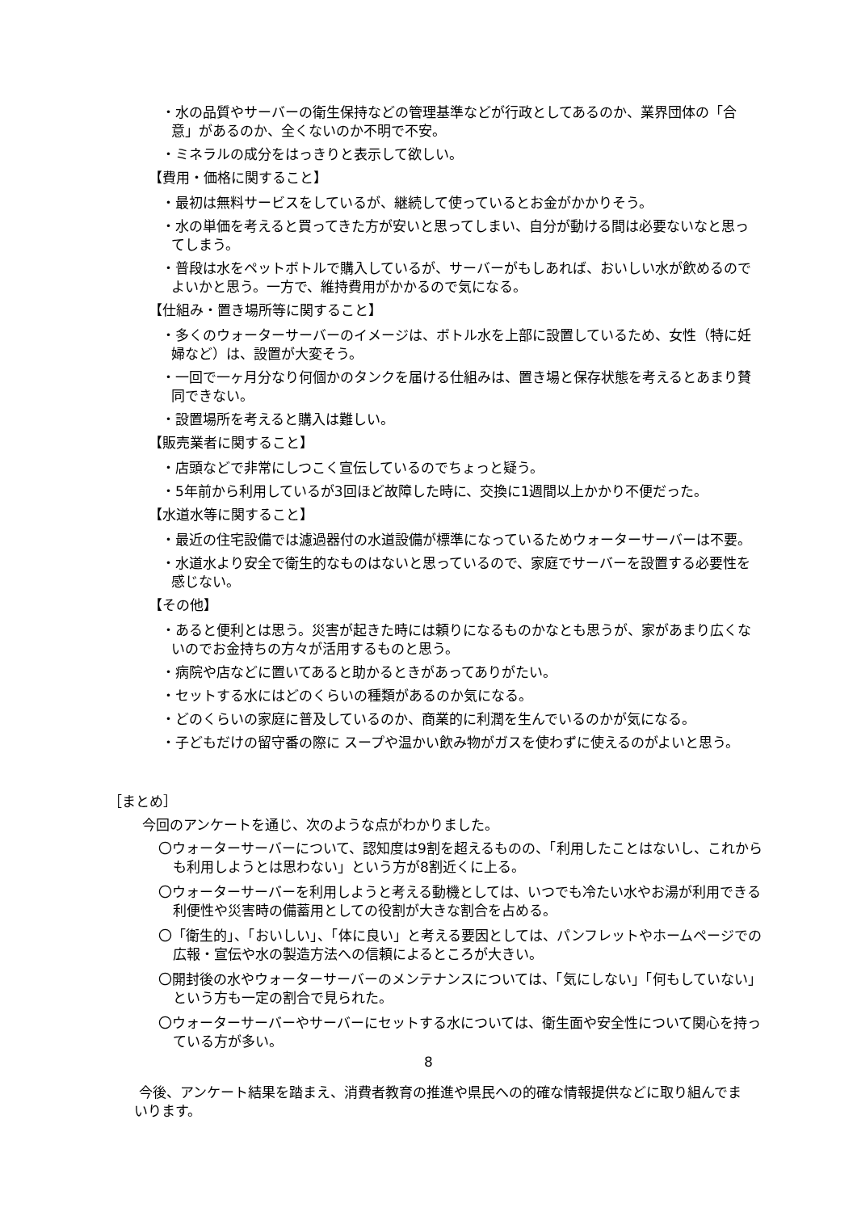・水の品質やサーバーの衛生保持などの管理基準などが行政としてあるのか、業界団体の「合意」があるのか、全くないのか不明で不安。
・ミネラルの成分をはっきりと表示して欲しい。
【費用・価格に関すること】
・最初は無料サービスをしているが、継続して使っているとお金がかかりそう。
・水の単価を考えると買ってきた方が安いと思ってしまい、自分が動ける間は必要ないなと思ってしまう。
・普段は水をペットボトルで購入しているが、サーバーがもしあれば、おいしい水が飲めるのでよいかと思う。一方で、維持費用がかかるので気になる。
【仕組み・置き場所等に関すること】
・多くのウォーターサーバーのイメージは、ボトル水を上部に設置しているため、女性（特に妊婦など）は、設置が大変そう。
・一回で一ヶ月分なり何個かのタンクを届ける仕組みは、置き場と保存状態を考えるとあまり賛同できない。
・設置場所を考えると購入は難しい。
【販売業者に関すること】
・店頭などで非常にしつこく宣伝しているのでちょっと疑う。
・5年前から利用しているが3回ほど故障した時に、交換に1週間以上かかり不便だった。
【水道水等に関すること】
・最近の住宅設備では濾過器付の水道設備が標準になっているためウォーターサーバーは不要。
・水道水より安全で衛生的なものはないと思っているので、家庭でサーバーを設置する必要性を感じない。
【その他】
・あると便利とは思う。災害が起きた時には頼りになるものかなとも思うが、家があまり広くないのでお金持ちの方々が活用するものと思う。
・病院や店などに置いてあると助かるときがあってありがたい。
・セットする水にはどのくらいの種類があるのか気になる。
・どのくらいの家庭に普及しているのか、商業的に利潤を生んでいるのかが気になる。
・子どもだけの留守番の際に スープや温かい飲み物がガスを使わずに使えるのがよいと思う。
［まとめ］
今回のアンケートを通じ、次のような点がわかりました。
〇ウォーターサーバーについて、認知度は9割を超えるものの、「利用したことはないし、これからも利用しようとは思わない」という方が8割近くに上る。
〇ウォーターサーバーを利用しようと考える動機としては、いつでも冷たい水やお湯が利用できる利便性や災害時の備蓄用としての役割が大きな割合を占める。
〇「衛生的」、「おいしい」、「体に良い」と考える要因としては、パンフレットやホームページでの広報・宣伝や水の製造方法への信頼によるところが大きい。
〇開封後の水やウォーターサーバーのメンテナンスについては、「気にしない」「何もしていない」という方も一定の割合で見られた。
〇ウォーターサーバーやサーバーにセットする水については、衛生面や安全性について関心を持っている方が多い。
今後、アンケート結果を踏まえ、消費者教育の推進や県民への的確な情報提供などに取り組んでまいります。
8